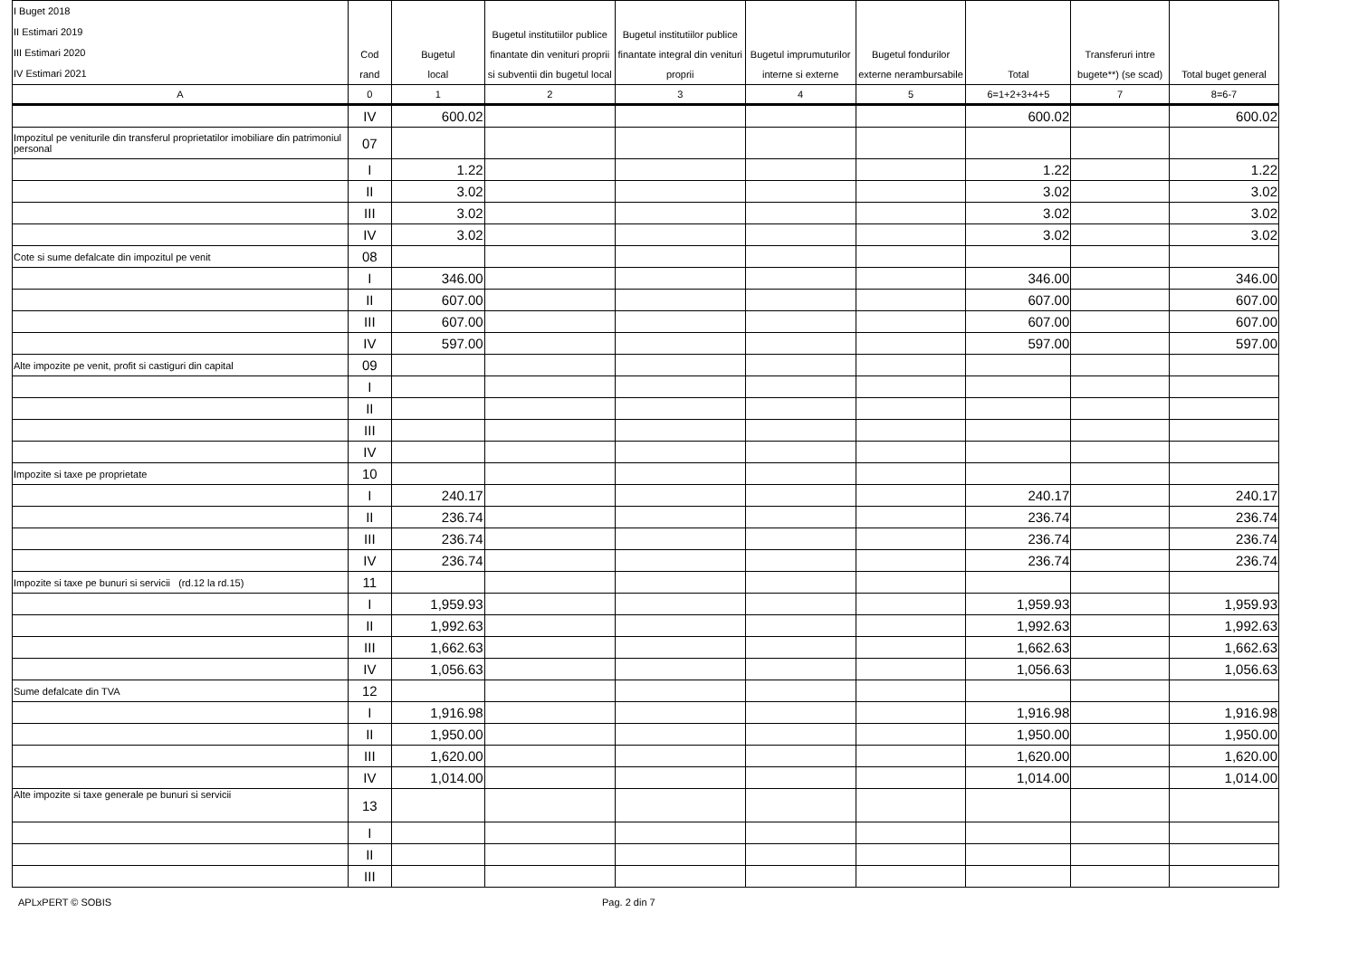| I Buget 2018 II Estimari 2019 III Estimari 2020 IV Estimari 2021 | Cod rand | Bugetul local | Bugetul institutiilor publice finantate din venituri proprii si subventii din bugetul local | Bugetul institutiilor publice finantate integral din venituri proprii | Bugetul imprumuturilor interne si externe | Bugetul fondurilor externe nerambursabile | Total | Transferuri intre bugete**) (se scad) | Total buget general |
| --- | --- | --- | --- | --- | --- | --- | --- | --- | --- |
| A | 0 | 1 | 2 | 3 | 4 | 5 | 6=1+2+3+4+5 | 7 | 8=6-7 |
| | IV | 600.02 | | | | | 600.02 | | 600.02 |
| Impozitul pe veniturile din transferul proprietatilor imobiliare din patrimoniul personal | 07 | | | | | | | | |
| | I | 1.22 | | | | | 1.22 | | 1.22 |
| | II | 3.02 | | | | | 3.02 | | 3.02 |
| | III | 3.02 | | | | | 3.02 | | 3.02 |
| | IV | 3.02 | | | | | 3.02 | | 3.02 |
| Cote si sume defalcate din impozitul pe venit | 08 | | | | | | | | |
| | I | 346.00 | | | | | 346.00 | | 346.00 |
| | II | 607.00 | | | | | 607.00 | | 607.00 |
| | III | 607.00 | | | | | 607.00 | | 607.00 |
| | IV | 597.00 | | | | | 597.00 | | 597.00 |
| Alte impozite pe venit, profit si castiguri din capital | 09 | | | | | | | | |
| | I | | | | | | | | |
| | II | | | | | | | | |
| | III | | | | | | | | |
| | IV | | | | | | | | |
| Impozite si taxe pe proprietate | 10 | | | | | | | | |
| | I | 240.17 | | | | | 240.17 | | 240.17 |
| | II | 236.74 | | | | | 236.74 | | 236.74 |
| | III | 236.74 | | | | | 236.74 | | 236.74 |
| | IV | 236.74 | | | | | 236.74 | | 236.74 |
| Impozite si taxe pe bunuri si servicii (rd.12 la rd.15) | 11 | | | | | | | | |
| | I | 1,959.93 | | | | | 1,959.93 | | 1,959.93 |
| | II | 1,992.63 | | | | | 1,992.63 | | 1,992.63 |
| | III | 1,662.63 | | | | | 1,662.63 | | 1,662.63 |
| | IV | 1,056.63 | | | | | 1,056.63 | | 1,056.63 |
| Sume defalcate din TVA | 12 | | | | | | | | |
| | I | 1,916.98 | | | | | 1,916.98 | | 1,916.98 |
| | II | 1,950.00 | | | | | 1,950.00 | | 1,950.00 |
| | III | 1,620.00 | | | | | 1,620.00 | | 1,620.00 |
| | IV | 1,014.00 | | | | | 1,014.00 | | 1,014.00 |
| Alte impozite si taxe generale pe bunuri si servicii | 13 | | | | | | | | |
| | I | | | | | | | | |
| | II | | | | | | | | |
| | III | | | | | | | | |
APLxPERT © SOBIS Pag. 2 din 7